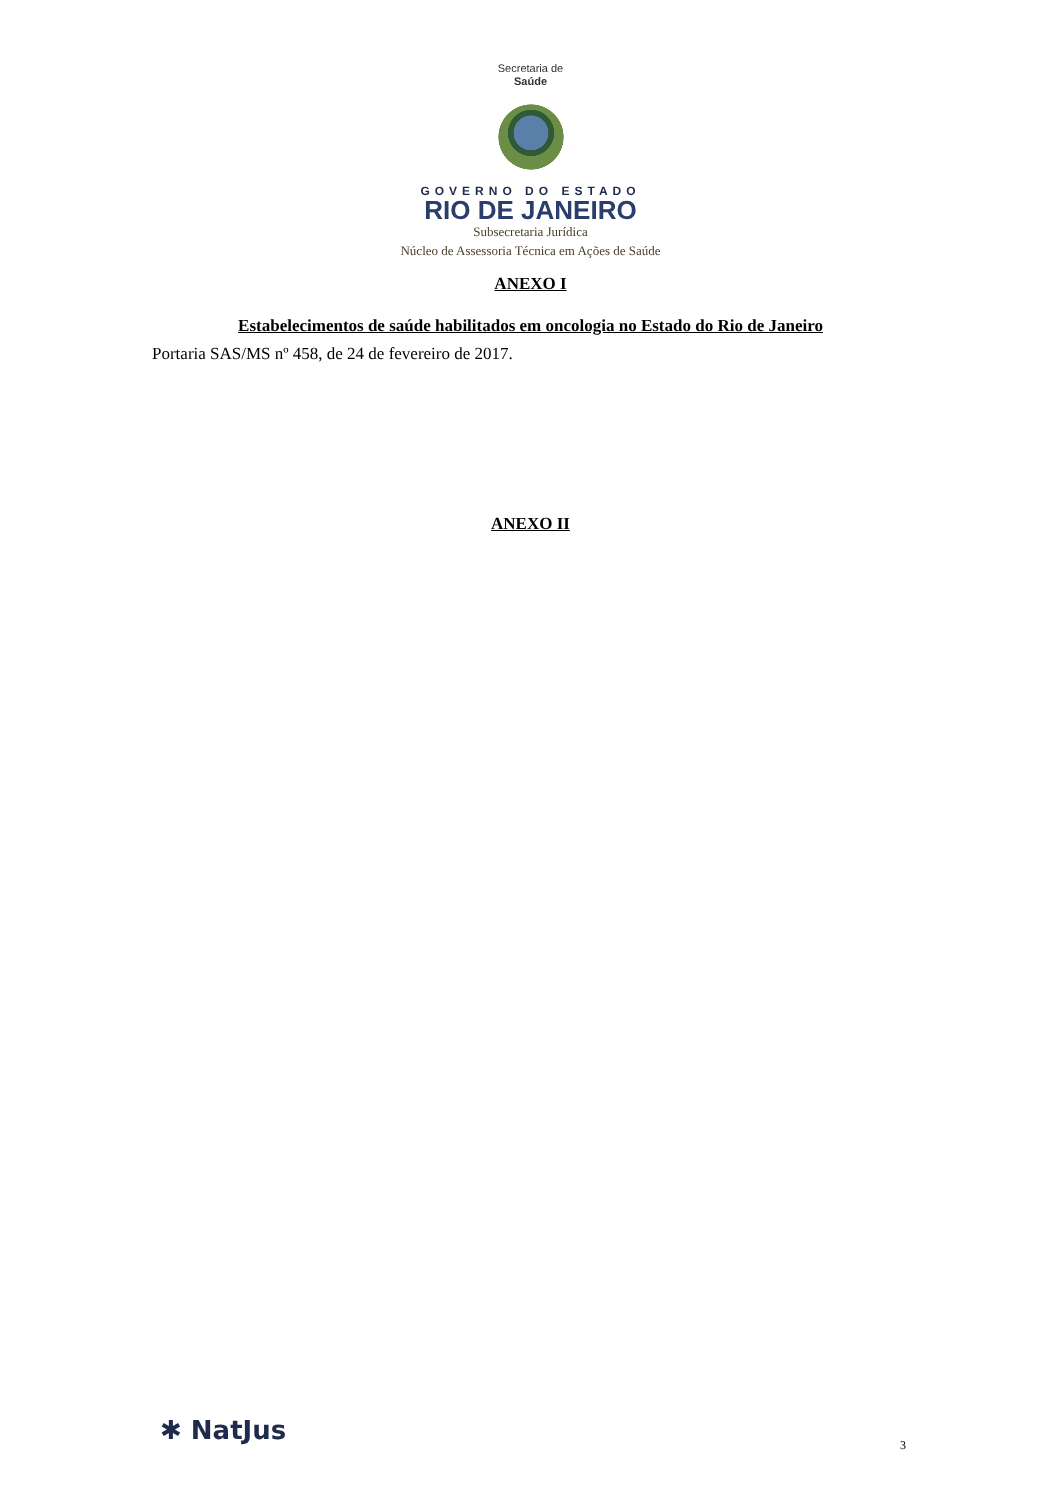Secretaria de
Saúde
GOVERNO DO ESTADO
RIO DE JANEIRO
Subsecretaria Jurídica
Núcleo de Assessoria Técnica em Ações de Saúde
ANEXO I
Estabelecimentos de saúde habilitados em oncologia no Estado do Rio de Janeiro
Portaria SAS/MS nº 458, de 24 de fevereiro de 2017.
ANEXO II
✱ NatJus 3